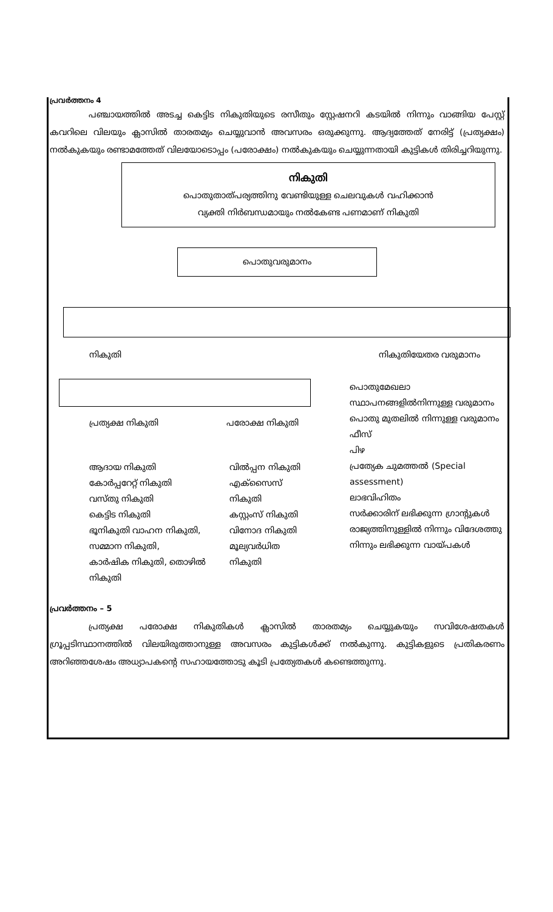പ്രവർത്തനം 4
പഞ്ചായത്തിൽ അടച്ച കെട്ടിട നികുതിയുടെ രസീതും സ്റ്റേഷനറി കടയിൽ നിന്നും വാങ്ങിയ പേസ്റ്റ് കവറിലെ വിലയും ക്ലാസിൽ താരതമ്യം ചെയ്യുവാൻ അവസരം ഒരുക്കുന്നു. ആദ്യത്തേത് നേരിട്ട് (പ്രത്യക്ഷം) നൽകുകയും രണ്ടാമത്തേത് വിലയോടൊപ്പം (പരോക്ഷം) നൽകുകയും ചെയ്യുന്നതായി കുട്ടികൾ തിരിച്ചറിയുന്നു.
നികുതി
പൊതുതാത്പര്യത്തിനു വേണ്ടിയുള്ള ചെലവുകൾ വഹിക്കാൻ
വ്യക്തി നിർബന്ധമായും നൽകേണ്ട പണമാണ് നികുതി
പൊതുവരുമാനം
നികുതി നികുതിയേതര വരുമാനം
പ്രത്യക്ഷ നികുതി പരോക്ഷ നികുതി
ആദായ നികുതി
കോർപ്പറേറ്റ് നികുതി
വസ്തു നികുതി
കെട്ടിട നികുതി
ഭൂനികുതി വാഹന നികുതി,
സമ്മാന നികുതി,
കാർഷിക നികുതി, തൊഴിൽ നികുതി
വിൽപ്പന നികുതി
എക്സൈസ് നികുതി
കസ്റ്റംസ് നികുതി
വിനോദ നികുതി
മൂല്യവർധിത നികുതി
പൊതുമേഖലാ സ്ഥാപനങ്ങളിൽനിന്നുള്ള വരുമാനം
പൊതു മുതലിൽ നിന്നുള്ള വരുമാനം
ഫീസ്
പിഴ
പ്രത്യേക ചുമത്തൽ (Special assessment)
ലാഭവിഹിതം
സർക്കാരിന് ലഭിക്കുന്ന ഗ്രാന്റുകൾ
രാജ്യത്തിനുള്ളിൽ നിന്നും വിദേശത്തു നിന്നും ലഭിക്കുന്ന വായ്പകൾ
പ്രവർത്തനം – 5
പ്രത്യക്ഷ പരോക്ഷ നികുതികൾ ക്ലാസിൽ താരതമ്യം ചെയ്യുകയും സവിശേഷതകൾ ഗ്രൂപ്പടിസ്ഥാനത്തിൽ വിലയിരുത്താനുള്ള അവസരം കുട്ടികൾക്ക് നൽകുന്നു. കുട്ടികളുടെ പ്രതികരണം അറിഞ്ഞശേഷം അധ്യാപകന്റെ സഹായത്തോടു കൂടി പ്രത്യേതകൾ കണ്ടെത്തുന്നു.